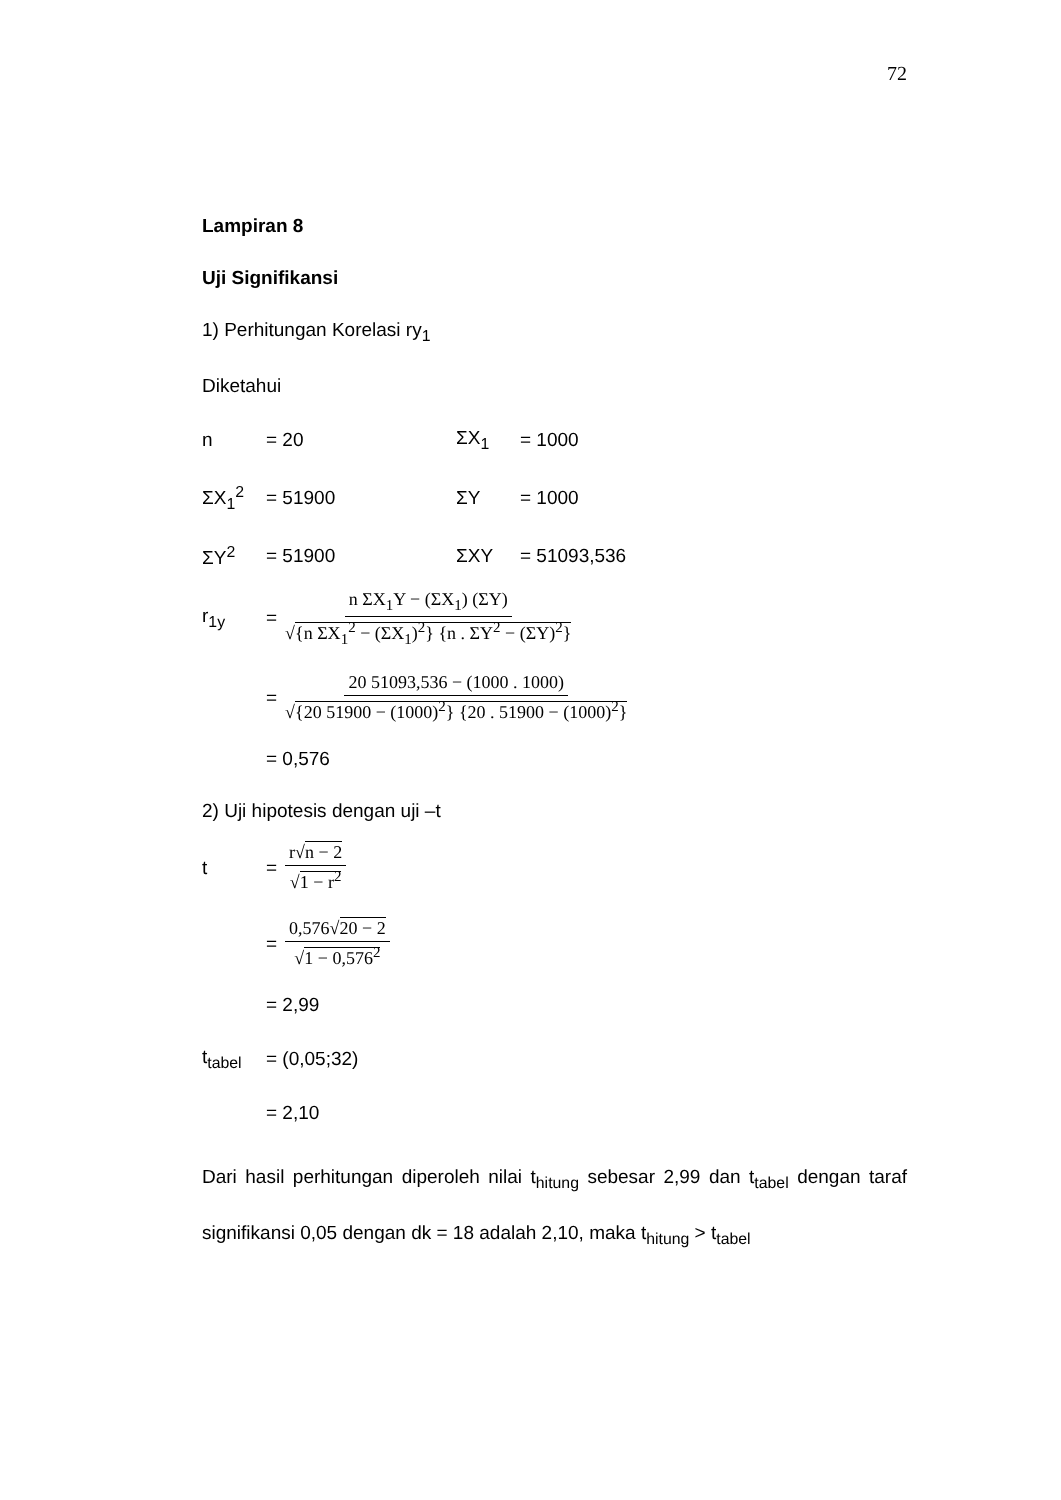72
Lampiran 8
Uji Signifikansi
1) Perhitungan Korelasi ry<sub>1</sub>
Diketahui
n = 20 ΣX<sub>1</sub> = 1000
ΣX<sub>1</sub><sup>2</sup> = 51900 ΣY = 1000
ΣY<sup>2</sup> = 51900 ΣXY = 51093,536
r<sub>1y</sub> = n ΣX<sub>1</sub>Y − (ΣX<sub>1</sub>) (ΣY) √{n ΣX<sub>1</sub><sup>2</sup> − (ΣX<sub>1</sub>)<sup>2</sup>} {n . ΣY<sup>2</sup> − (ΣY)<sup>2</sup>}
= 20 51093,536 − (1000 . 1000) √{20 51900 − (1000)<sup>2</sup>} {20 . 51900 − (1000)<sup>2</sup>}
= 0,576
2) Uji hipotesis dengan uji –t
t = r√n − 2 √1 − r<sup>2</sup>
= 0,576√20 − 2 √1 − 0,576<sup>2</sup>
= 2,99
t<sub>tabel</sub> = (0,05;32)
= 2,10
Dari hasil perhitungan diperoleh nilai t<sub>hitung</sub> sebesar 2,99 dan t<sub>tabel</sub> dengan taraf signifikansi 0,05 dengan dk = 18 adalah 2,10, maka t<sub>hitung</sub> > t<sub>tabel</sub>